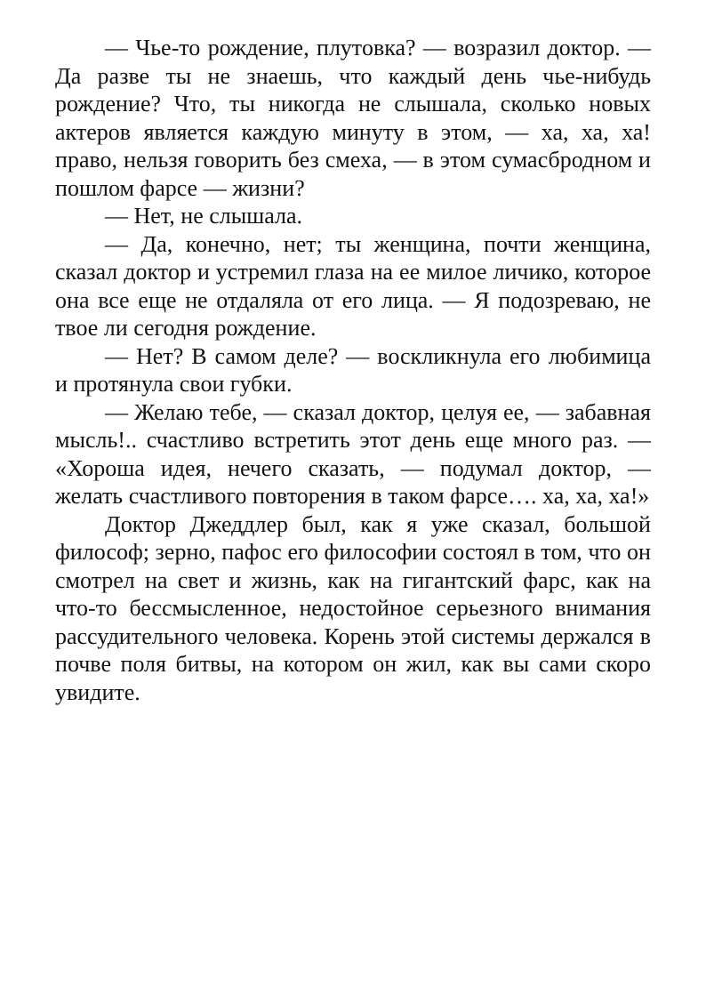— Чье-то рождение, плутовка? — возразил доктор. — Да разве ты не знаешь, что каждый день чье-нибудь рождение? Что, ты никогда не слышала, сколько новых актеров является каждую минуту в этом, — ха, ха, ха! право, нельзя говорить без смеха, — в этом сумасбродном и пошлом фарсе — жизни?
— Нет, не слышала.
— Да, конечно, нет; ты женщина, почти женщина, сказал доктор и устремил глаза на ее милое личико, которое она все еще не отдаляла от его лица. — Я подозреваю, не твое ли сегодня рождение.
— Нет? В самом деле? — воскликнула его любимица и протянула свои губки.
— Желаю тебе, — сказал доктор, целуя ее, — забавная мысль!.. счастливо встретить этот день еще много раз. — «Хороша идея, нечего сказать, — подумал доктор, — желать счастливого повторения в таком фарсе…. ха, ха, ха!»
Доктор Джеддлер был, как я уже сказал, большой философ; зерно, пафос его философии состоял в том, что он смотрел на свет и жизнь, как на гигантский фарс, как на что-то бессмысленное, недостойное серьезного внимания рассудительного человека. Корень этой системы держался в почве поля битвы, на котором он жил, как вы сами скоро увидите.